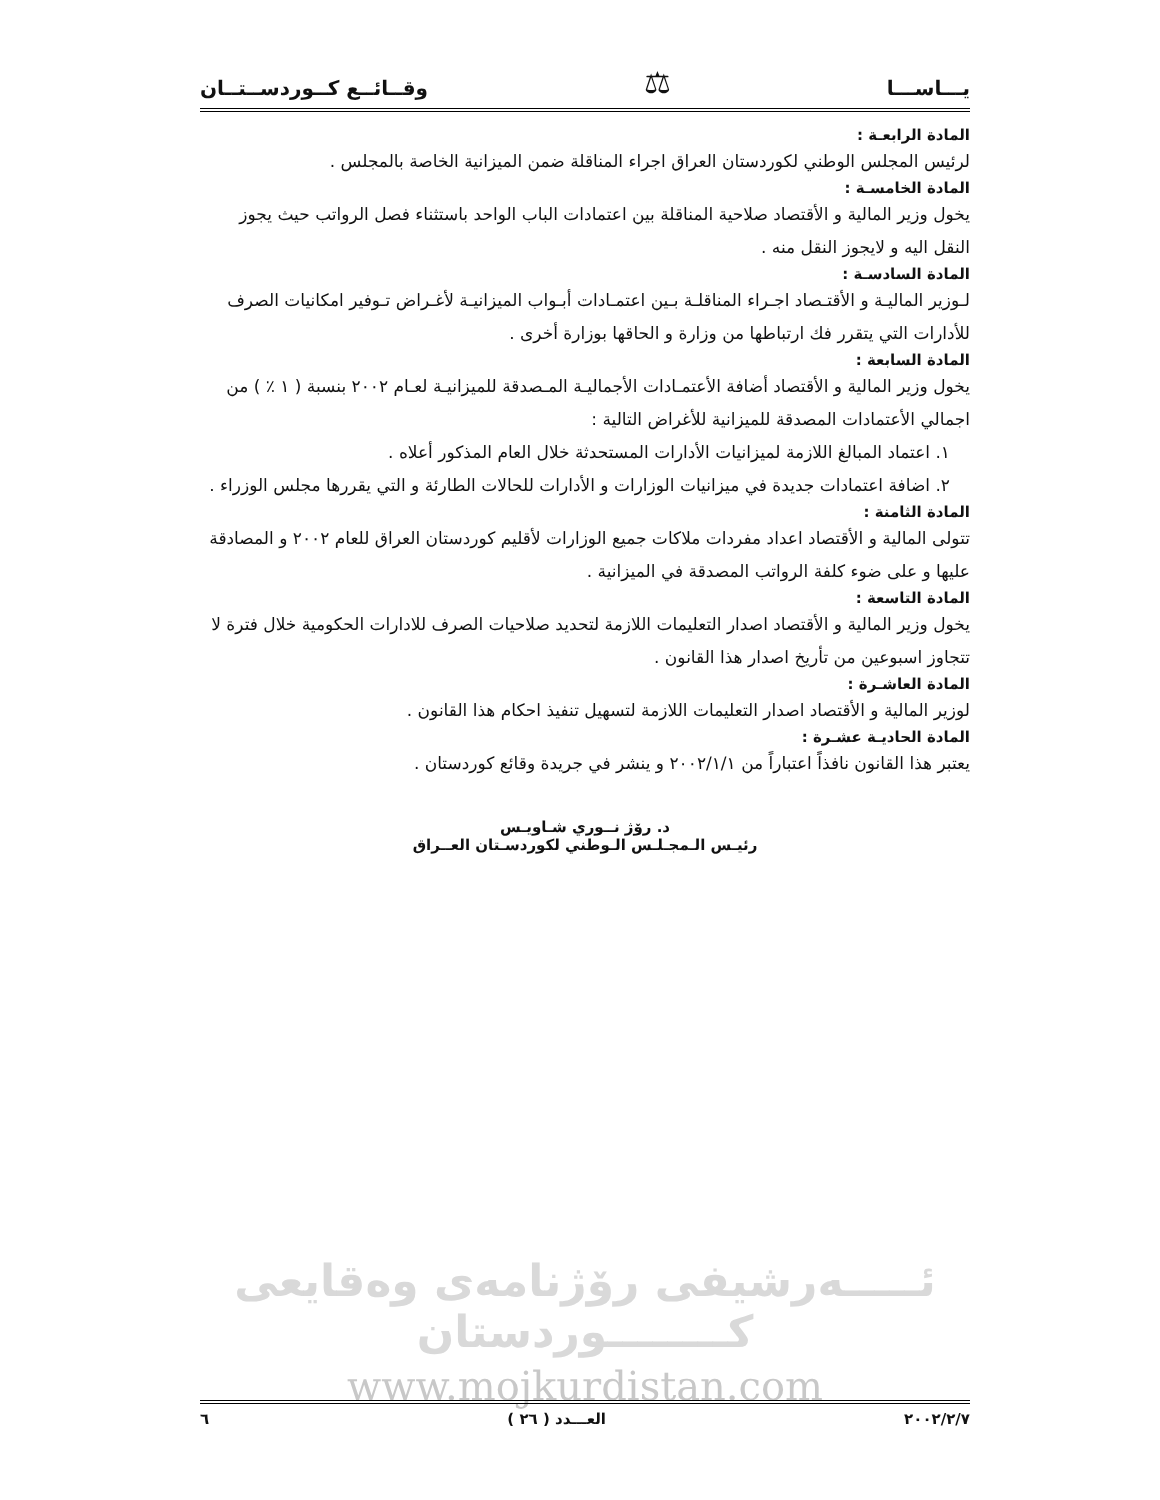يـــاســـا ⚖ وقــائــع كــوردســتــان
المادة الرابعـة :
لرئيس المجلس الوطني لكوردستان العراق اجراء المناقلة ضمن الميزانية الخاصة بالمجلس .
المادة الخامسـة :
يخول وزير المالية و الأقتصاد صلاحية المناقلة بين اعتمادات الباب الواحد باستثناء فصل الرواتب حيث يجوز النقل اليه و لايجوز النقل منه .
المادة السادسـة :
لـوزير الماليـة و الأقتـصاد اجـراء المناقلـة بـين اعتمـادات أبـواب الميزانيـة لأغـراض تـوفير امكانيات الصرف للأدارات التي يتقرر فك ارتباطها من وزارة و الحاقها بوزارة أخرى .
المادة السابعة :
يخول وزير المالية و الأقتصاد أضافة الأعتمـادات الأجماليـة المـصدقة للميزانيـة لعـام ٢٠٠٢ بنسبة ( ١ ٪ ) من اجمالي الأعتمادات المصدقة للميزانية للأغراض التالية :
١. اعتماد المبالغ اللازمة لميزانيات الأدارات المستحدثة خلال العام المذكور أعلاه .
٢. اضافة اعتمادات جديدة في ميزانيات الوزارات و الأدارات للحالات الطارئة و التي يقررها مجلس الوزراء .
المادة الثامنة :
تتولى المالية و الأقتصاد اعداد مفردات ملاكات جميع الوزارات لأقليم كوردستان العراق للعام ٢٠٠٢ و المصادقة عليها و على ضوء كلفة الرواتب المصدقة في الميزانية .
المادة التاسعة :
يخول وزير المالية و الأقتصاد اصدار التعليمات اللازمة لتحديد صلاحيات الصرف للادارات الحكومية خلال فترة لا تتجاوز اسبوعين من تأريخ اصدار هذا القانون .
المادة العاشـرة :
لوزير المالية و الأقتصاد اصدار التعليمات اللازمة لتسهيل تنفيذ احكام هذا القانون .
المادة الحاديـة عشـرة :
يعتبر هذا القانون نافذاً اعتباراً من ٢٠٠٢/١/١ و ينشر في جريدة وقائع كوردستان .
د. رۆژ نــوري شـاويـس
رئيـس الـمجـلـس الـوطني لكوردسـتان العــراق
ئـــــەرشيفی رۆژنامەی وەقايعی كــــــــوردستان
www.mojkurdistan.com
٢٠٠٢/٢/٧ العـــدد ( ٢٦ ) ٦